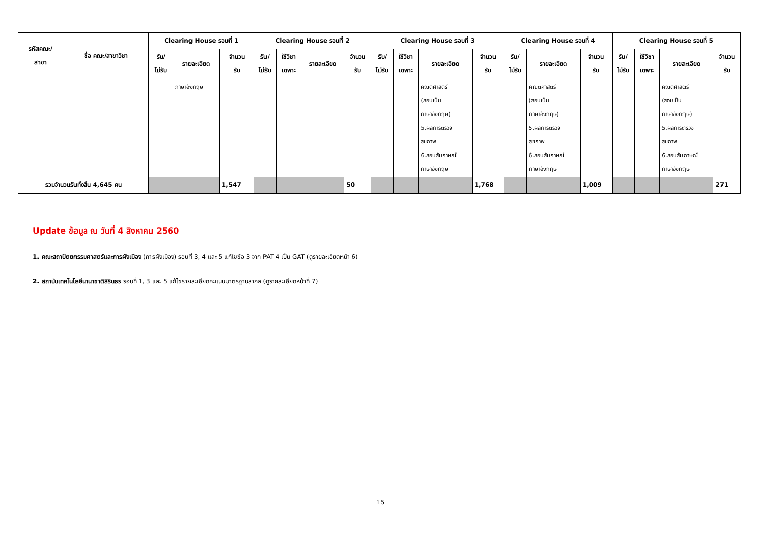| รหัสคณะ/ สาขา | ชื่อ คณะ/สาขาวิชา | Clearing House รอบที่ 1 | | | Clearing House รอบที่ 2 | | | | Clearing House รอบที่ 3 | | | | Clearing House รอบที่ 4 | | | Clearing House รอบที่ 5 | | | |
| --- | --- | --- | --- | --- | --- | --- | --- | --- | --- | --- | --- | --- | --- | --- | --- | --- | --- | --- | --- |
| | | รับ/ ไม่รับ | รายละเอียด | จำนวน รับ | รับ/ ไม่รับ | ใช้วิชา เฉพาะ | รายละเอียด | จำนวน รับ | รับ/ ไม่รับ | ใช้วิชา เฉพาะ | รายละเอียด | จำนวน รับ | รับ/ ไม่รับ | รายละเอียด | จำนวน รับ | รับ/ ไม่รับ | ใช้วิชา เฉพาะ | รายละเอียด | จำนวน รับ |
| | | | ภาษาอังกฤษ | | | | | | | | คณิตศาสตร์ (สอบเป็น ภาษาอังกฤษ) 5.ผลการตรวจ สุขภาพ 6.สอบสัมภาษณ์ ภาษาอังกฤษ | | | คณิตศาสตร์ (สอบเป็น ภาษาอังกฤษ) 5.ผลการตรวจ สุขภาพ 6.สอบสัมภาษณ์ ภาษาอังกฤษ | | | | คณิตศาสตร์ (สอบเป็น ภาษาอังกฤษ) 5.ผลการตรวจ สุขภาพ 6.สอบสัมภาษณ์ ภาษาอังกฤษ | |
| รวมจำนวนรับทั้งสิ้น 4,645 คน | | | | 1,547 | | | | 50 | | | | 1,768 | | | 1,009 | | | | 271 |
Update ข้อมูล ณ วันที่ 4 สิงหาคม 2560
1. คณะสถาปัตยกรรมศาสตร์และการผังเมือง (การผังเมือง) รอบที่ 3, 4 และ 5 แก้ไขข้อ 3 จาก PAT 4 เป็น GAT (ดูรายละเอียดหน้า 6)
2. สถาบันเทคโนโลยีนานาชาติสิรินธร รอบที่ 1, 3 และ 5 แก้ไขรายละเอียดคะแนนมาตรฐานสากล (ดูรายละเอียดหน้าที่ 7)
15